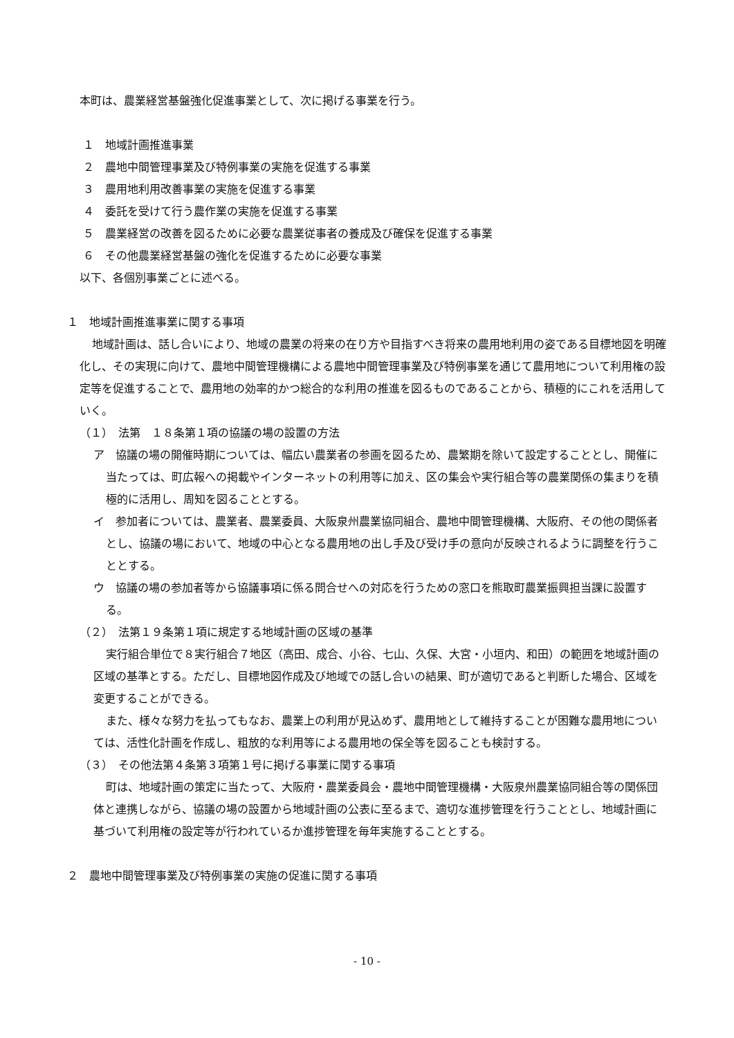本町は、農業経営基盤強化促進事業として、次に掲げる事業を行う。
１　地域計画推進事業
２　農地中間管理事業及び特例事業の実施を促進する事業
３　農用地利用改善事業の実施を促進する事業
４　委託を受けて行う農作業の実施を促進する事業
５　農業経営の改善を図るために必要な農業従事者の養成及び確保を促進する事業
６　その他農業経営基盤の強化を促進するために必要な事業
以下、各個別事業ごとに述べる。
１　地域計画推進事業に関する事項
地域計画は、話し合いにより、地域の農業の将来の在り方や目指すべき将来の農用地利用の姿である目標地図を明確化し、その実現に向けて、農地中間管理機構による農地中間管理事業及び特例事業を通じて農用地について利用権の設定等を促進することで、農用地の効率的かつ総合的な利用の推進を図るものであることから、積極的にこれを活用していく。
（１）　法第　１８条第１項の協議の場の設置の方法
ア　協議の場の開催時期については、幅広い農業者の参画を図るため、農繁期を除いて設定することとし、開催に当たっては、町広報への掲載やインターネットの利用等に加え、区の集会や実行組合等の農業関係の集まりを積極的に活用し、周知を図ることとする。
イ　参加者については、農業者、農業委員、大阪泉州農業協同組合、農地中間管理機構、大阪府、その他の関係者とし、協議の場において、地域の中心となる農用地の出し手及び受け手の意向が反映されるように調整を行うこととする。
ウ　協議の場の参加者等から協議事項に係る問合せへの対応を行うための窓口を熊取町農業振興担当課に設置する。
（２）　法第１９条第１項に規定する地域計画の区域の基準
実行組合単位で８実行組合７地区（高田、成合、小谷、七山、久保、大宮・小垣内、和田）の範囲を地域計画の区域の基準とする。ただし、目標地図作成及び地域での話し合いの結果、町が適切であると判断した場合、区域を変更することができる。
また、様々な努力を払ってもなお、農業上の利用が見込めず、農用地として維持することが困難な農用地については、活性化計画を作成し、粗放的な利用等による農用地の保全等を図ることも検討する。
（３）　その他法第４条第３項第１号に掲げる事業に関する事項
町は、地域計画の策定に当たって、大阪府・農業委員会・農地中間管理機構・大阪泉州農業協同組合等の関係団体と連携しながら、協議の場の設置から地域計画の公表に至るまで、適切な進捗管理を行うこととし、地域計画に基づいて利用権の設定等が行われているか進捗管理を毎年実施することとする。
２　農地中間管理事業及び特例事業の実施の促進に関する事項
- 10 -